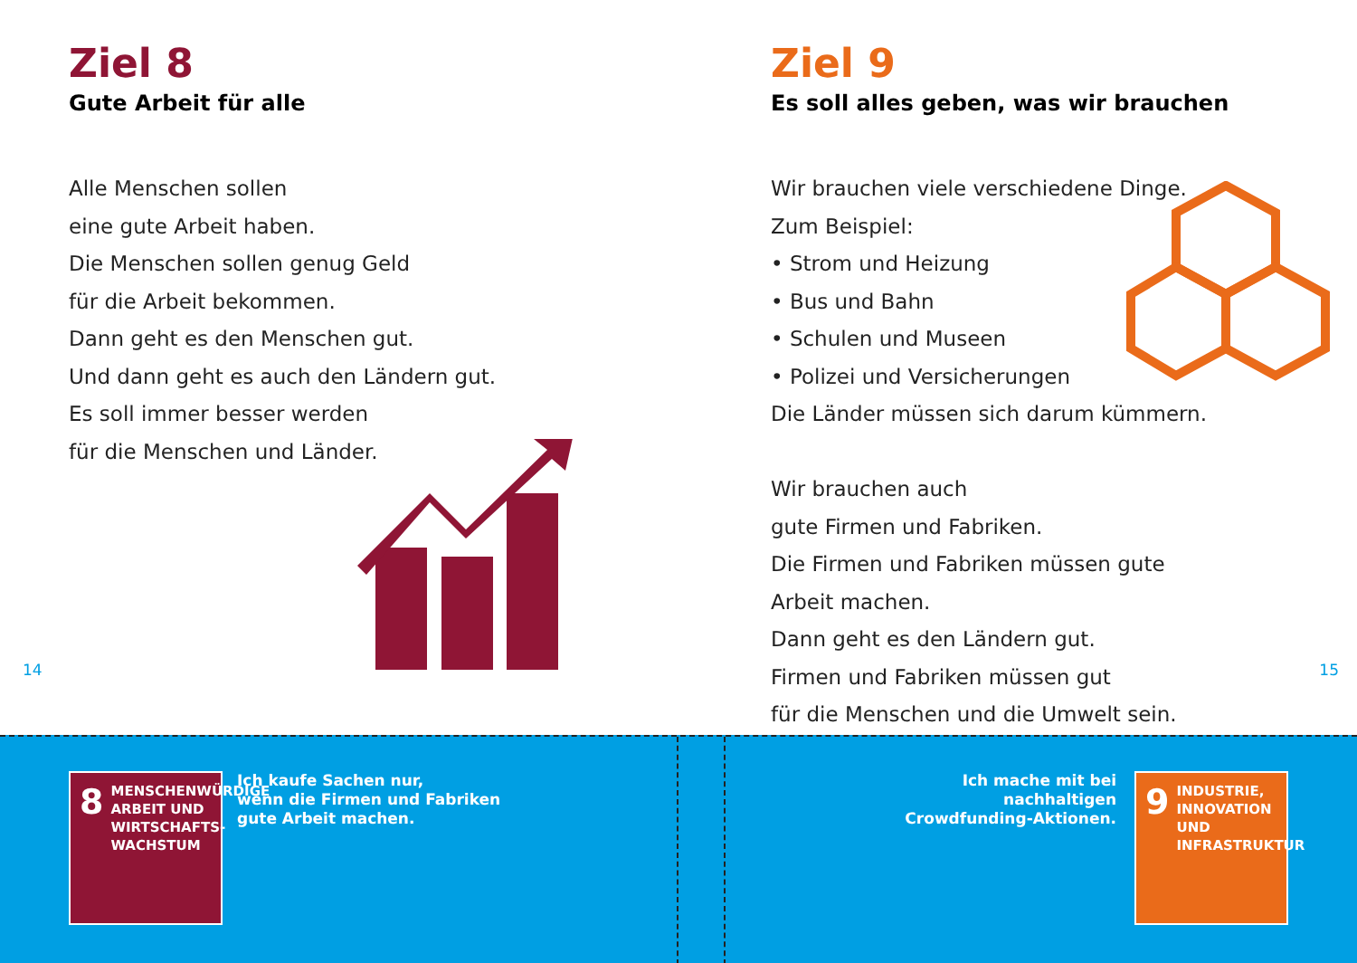Ziel 8
Gute Arbeit für alle
Alle Menschen sollen
eine gute Arbeit haben.
Die Menschen sollen genug Geld
für die Arbeit bekommen.
Dann geht es den Menschen gut.
Und dann geht es auch den Ländern gut.
Es soll immer besser werden
für die Menschen und Länder.
14
Ziel 9
Es soll alles geben, was wir brauchen
Wir brauchen viele verschiedene Dinge.
Zum Beispiel:
• Strom und Heizung
• Bus und Bahn
• Schulen und Museen
• Polizei und Versicherungen
Die Länder müssen sich darum kümmern.
Wir brauchen auch
gute Firmen und Fabriken.
Die Firmen und Fabriken müssen gute
Arbeit machen.
Dann geht es den Ländern gut.
Firmen und Fabriken müssen gut
für die Menschen und die Umwelt sein.
15
8 MENSCHENWÜRDIGE ARBEIT UND WIRTSCHAFTS-WACHSTUM
Ich kaufe Sachen nur,
wenn die Firmen und Fabriken
gute Arbeit machen.
Ich mache mit bei
nachhaltigen
Crowdfunding-Aktionen.
9 INDUSTRIE, INNOVATION UND INFRASTRUKTUR